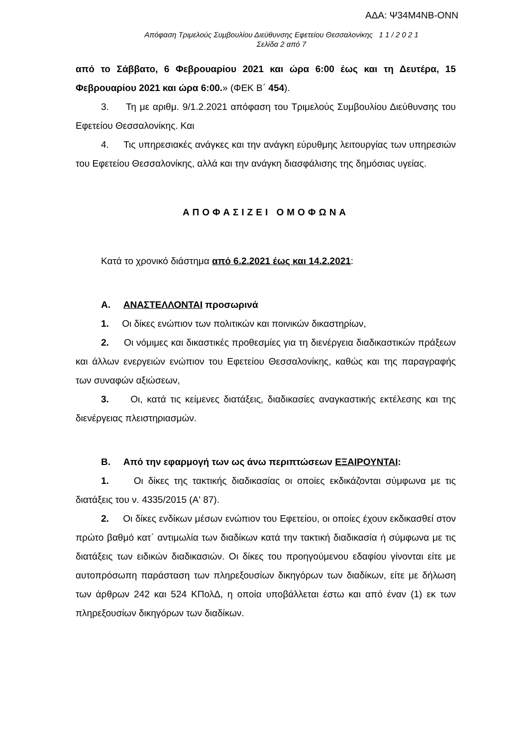ΑΔΑ: Ψ34Μ4ΝΒ-ΟΝΝ
Απόφαση Τριμελούς Συμβουλίου Διεύθυνσης Εφετείου Θεσσαλονίκης 1 1 / 2 0 2 1
Σελίδα 2 από 7
από το Σάββατο, 6 Φεβρουαρίου 2021 και ώρα 6:00 έως και τη Δευτέρα, 15 Φεβρουαρίου 2021 και ώρα 6:00.» (ΦΕΚ Β΄ 454).
3. Τη με αριθμ. 9/1.2.2021 απόφαση του Τριμελούς Συμβουλίου Διεύθυνσης του Εφετείου Θεσσαλονίκης. Και
4. Τις υπηρεσιακές ανάγκες και την ανάγκη εύρυθμης λειτουργίας των υπηρεσιών του Εφετείου Θεσσαλονίκης, αλλά και την ανάγκη διασφάλισης της δημόσιας υγείας.
ΑΠΟΦΑΣΙΖΕΙ ΟΜΟΦΩΝΑ
Κατά το χρονικό διάστημα από 6.2.2021 έως και 14.2.2021:
Α. ΑΝΑΣΤΕΛΛΟΝΤΑΙ προσωρινά
1. Οι δίκες ενώπιον των πολιτικών και ποινικών δικαστηρίων,
2. Οι νόμιμες και δικαστικές προθεσμίες για τη διενέργεια διαδικαστικών πράξεων και άλλων ενεργειών ενώπιον του Εφετείου Θεσσαλονίκης, καθώς και της παραγραφής των συναφών αξιώσεων,
3. Οι, κατά τις κείμενες διατάξεις, διαδικασίες αναγκαστικής εκτέλεσης και της διενέργειας πλειστηριασμών.
Β. Από την εφαρμογή των ως άνω περιπτώσεων ΕΞΑΙΡΟΥΝΤΑΙ:
1. Οι δίκες της τακτικής διαδικασίας οι οποίες εκδικάζονται σύμφωνα με τις διατάξεις του ν. 4335/2015 (Α' 87).
2. Οι δίκες ενδίκων μέσων ενώπιον του Εφετείου, οι οποίες έχουν εκδικασθεί στον πρώτο βαθμό κατ΄ αντιμωλία των διαδίκων κατά την τακτική διαδικασία ή σύμφωνα με τις διατάξεις των ειδικών διαδικασιών. Οι δίκες του προηγούμενου εδαφίου γίνονται είτε με αυτοπρόσωπη παράσταση των πληρεξουσίων δικηγόρων των διαδίκων, είτε με δήλωση των άρθρων 242 και 524 ΚΠολΔ, η οποία υποβάλλεται έστω και από έναν (1) εκ των πληρεξουσίων δικηγόρων των διαδίκων.